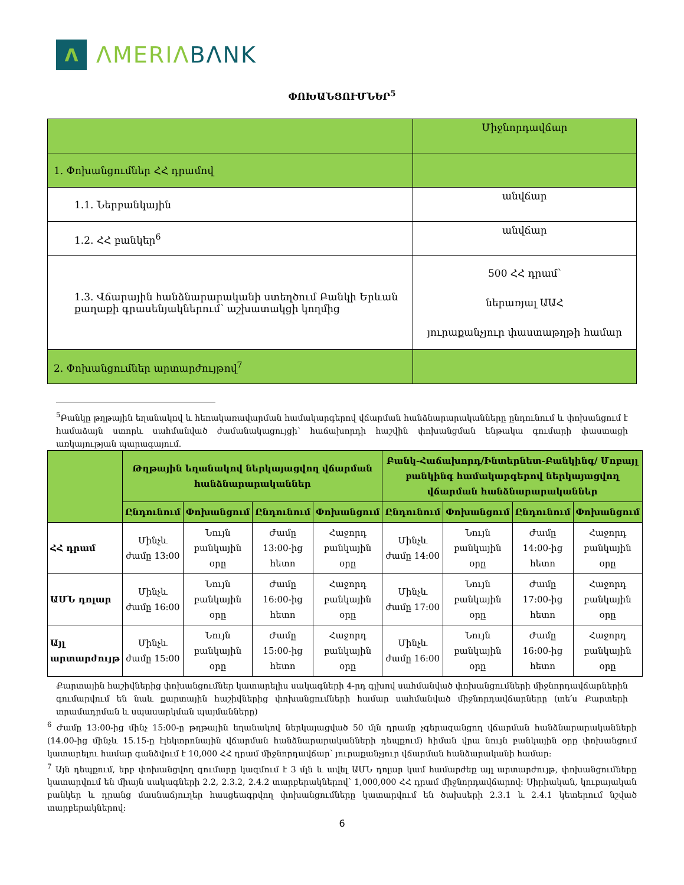Λ
ΛMERIΛ BΛNK
ՓՈԽԱՆՑՈՒՄՆԵՐ<sup>5</sup>
| | Միջնորդավճար |
| 1. Փոխանցումներ ՀՀ դրամով | |
| 1.1. Ներբանկային | անվճար |
| 1.2. ՀՀ բանկեր<sup>6</sup> | անվճար |
| 1.3. Վճարային հանձնարարականի ստեղծում Բանկի Երևան քաղաքի գրասենյակներում՝ աշխատակցի կողմից | 500 ՀՀ դրամ՝ ներառյալ ԱԱՀ յուրաքանչյուր փաստաթղթի համար |
| 2. Փոխանցումներ արտարժույթով<sup>7</sup> | |
<sup>5</sup> Բանկը թղթային եղանակով և հեռակառավարման համակարգերով վճարման հանձնարարականները ընդունում և փոխանցում է համաձայն ստորև սահմանված ժամանակացույցի՝ հաճախորդի հաշվին փոխանցման ենթակա գումարի փաստացի առկայության պարագայում.
| | Թղթային եղանակով ներկայացվող վճարման հանձնարարականներ | | | | Բանկ-Հաճախորդ/Ինտերնետ-Բանկինգ/ Մոբայլ բանկինգ համակարգերով ներկայացվող վճարման հանձնարարականներ | | | |
| --- | --- | --- | --- | --- | --- | --- | --- | --- |
| | Ընդունում | Փոխանցում | Ընդունում | Փոխանցում | Ընդունում | Փոխանցում | Ընդունում | Փոխանցում |
| ՀՀ դրամ | Մինչև ժամը 13:00 | Նույն բանկային օրը | Ժամը 13:00-ից հետո | Հաջորդ բանկային օրը | Մինչև ժամը 14:00 | Նույն բանկային օրը | Ժամը 14:00-ից հետո | Հաջորդ բանկային օրը |
| ԱՄՆ դոլար | Մինչև ժամը 16:00 | Նույն բանկային օրը | Ժամը 16:00-ից հետո | Հաջորդ բանկային օրը | Մինչև ժամը 17:00 | Նույն բանկային օրը | Ժամը 17:00-ից հետո | Հաջորդ բանկային օրը |
| Այլ արտարժույթ | Մինչև ժամը 15:00 | Նույն բանկային օրը | Ժամը 15:00-ից հետո | Հաջորդ բանկային օրը | Մինչև ժամը 16:00 | Նույն բանկային օրը | Ժամը 16:00-ից հետո | Հաջորդ բանկային օրը |
Քարտային հաշիվներից փոխանցումներ կատարելիս սակագների 4-րդ գլխով սահմանված փոխանցումների միջնորդավճարներին գումարվում են նաև քարտային հաշիվներից փոխանցումների համար սահմանված միջնորդավճարները (տե՛ս Քարտերի տրամադրման և սպասարկման պայմանները)
<sup>6</sup> Ժամը 13:00-ից մինչ 15:00-ը թղթային եղանակով ներկայացված 50 մլն դրամը չգերազանցող վճարման հանձնարարականների (14.00-ից մինչև 15.15-ը էլեկտրոնային վճարման հանձնարարականների դեպքում) հիման վրա նույն բանկային օրը փոխանցում կատարելու համար գանձվում է 10,000 ՀՀ դրամ միջնորդավճար՝ յուրաքանչյուր վճարման հանձարականի համար:
<sup>7</sup> Այն դեպքում, երբ փոխանցվող գումարը կազմում է 3 մլն և ավել ԱՄՆ դոլար կամ համարժեք այլ արտարժույթ, փոխանցումները կատարվում են միայն սակագների 2.2, 2.3.2, 2.4.2 տարբերակներով՝ 1,000,000 ՀՀ դրամ միջնորդավճարով: Սիրիական, կուբայական բանկեր և դրանց մասնաճյուղեր հասցեագրվող փոխանցումները կատարվում են ծախսերի 2.3.1 և 2.4.1 կետերում նշված տարբերակներով:
6